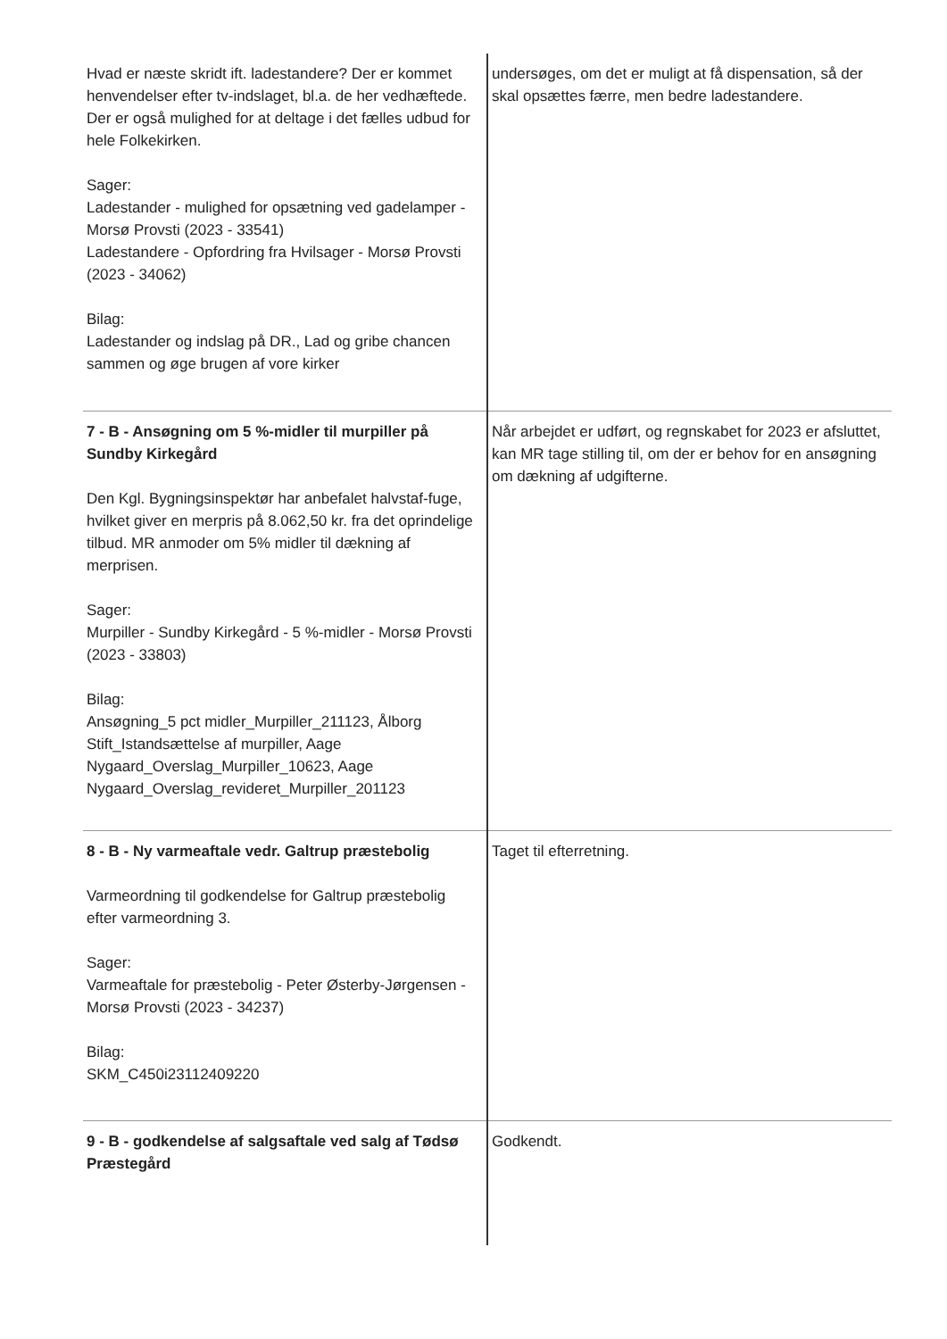| Hvad er næste skridt ift. ladestandere? Der er kommet henvendelser efter tv-indslaget, bl.a. de her vedhæftede. Der er også mulighed for at deltage i det fælles udbud for hele Folkekirken. Sager: Ladestander - mulighed for opsætning ved gadelamper - Morsø Provsti (2023 - 33541) Ladestandere - Opfordring fra Hvilsager - Morsø Provsti (2023 - 34062) Bilag: Ladestander og indslag på DR., Lad og gribe chancen sammen og øge brugen af vore kirker | undersøges, om det er muligt at få dispensation, så der skal opsættes færre, men bedre ladestandere. |
| 7 - B - Ansøgning om 5 %-midler til murpiller på Sundby Kirkegård Den Kgl. Bygningsinspektør har anbefalet halvstaf-fuge, hvilket giver en merpris på 8.062,50 kr. fra det oprindelige tilbud. MR anmoder om 5% midler til dækning af merprisen. Sager: Murpiller - Sundby Kirkegård - 5 %-midler - Morsø Provsti (2023 - 33803) Bilag: Ansøgning_5 pct midler_Murpiller_211123, Ålborg Stift_Istandsættelse af murpiller, Aage Nygaard_Overslag_Murpiller_10623, Aage Nygaard_Overslag_revideret_Murpiller_201123 | Når arbejdet er udført, og regnskabet for 2023 er afsluttet, kan MR tage stilling til, om der er behov for en ansøgning om dækning af udgifterne. |
| 8 - B - Ny varmeaftale vedr. Galtrup præstebolig Varmeordning til godkendelse for Galtrup præstebolig efter varmeordning 3. Sager: Varmeaftale for præstebolig - Peter Østerby-Jørgensen - Morsø Provsti (2023 - 34237) Bilag: SKM_C450i23112409220 | Taget til efterretning. |
| 9 - B - godkendelse af salgsaftale ved salg af Tødsø Præstegård | Godkendt. |